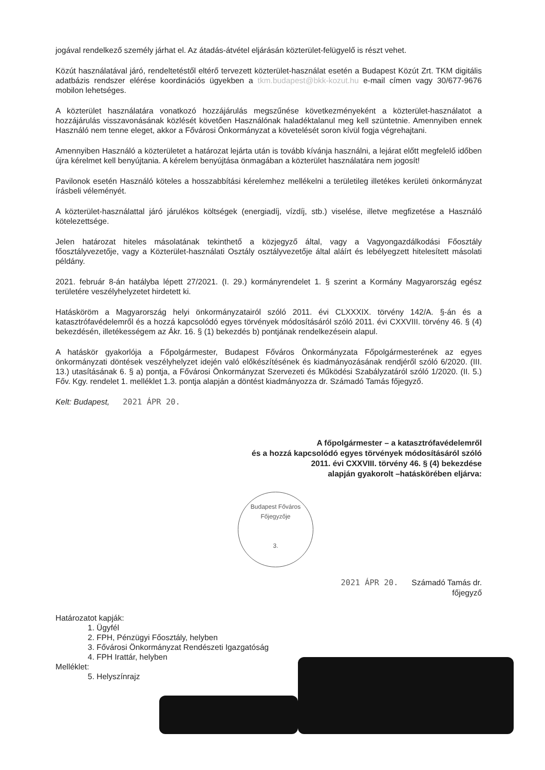jogával rendelkező személy járhat el. Az átadás-átvétel eljárásán közterület-felügyelő is részt vehet.
Közút használatával járó, rendeltetéstől eltérő tervezett közterület-használat esetén a Budapest Közút Zrt. TKM digitális adatbázis rendszer elérése koordinációs ügyekben a tkm.budapest@bkk-kozut.hu e-mail címen vagy 30/677-9676 mobilon lehetséges.
A közterület használatára vonatkozó hozzájárulás megszűnése következményeként a közterület-használatot a hozzájárulás visszavonásának közlését követően Használónak haladéktalanul meg kell szüntetnie. Amennyiben ennek Használó nem tenne eleget, akkor a Fővárosi Önkormányzat a követelését soron kívül fogja végrehajtani.
Amennyiben Használó a közterületet a határozat lejárta után is tovább kívánja használni, a lejárat előtt megfelelő időben újra kérelmet kell benyújtania. A kérelem benyújtása önmagában a közterület használatára nem jogosít!
Pavilonok esetén Használó köteles a hosszabbítási kérelemhez mellékelni a területileg illetékes kerületi önkormányzat írásbeli véleményét.
A közterület-használattal járó járulékos költségek (energiadíj, vízdíj, stb.) viselése, illetve megfizetése a Használó kötelezettsége.
Jelen határozat hiteles másolatának tekinthető a közjegyző által, vagy a Vagyongazdálkodási Főosztály főosztályvezetője, vagy a Közterület-használati Osztály osztályvezetője által aláírt és lebélyegzett hitelesített másolati példány.
2021. február 8-án hatályba lépett 27/2021. (I. 29.) kormányrendelet 1. § szerint a Kormány Magyarország egész területére veszélyhelyzetet hirdetett ki.
Hatásköröm a Magyarország helyi önkormányzatairól szóló 2011. évi CLXXXIX. törvény 142/A. §-án és a katasztrófavédelemről és a hozzá kapcsolódó egyes törvények módosításáról szóló 2011. évi CXXVIII. törvény 46. § (4) bekezdésén, illetékességem az Ákr. 16. § (1) bekezdés b) pontjának rendelkezésein alapul.
A hatáskör gyakorlója a Főpolgármester, Budapest Főváros Önkormányzata Főpolgármesterének az egyes önkormányzati döntések veszélyhelyzet idején való előkészítésének és kiadmányozásának rendjéről szóló 6/2020. (III. 13.) utasításának 6. § a) pontja, a Fővárosi Önkormányzat Szervezeti és Működési Szabályzatáról szóló 1/2020. (II. 5.) Főv. Kgy. rendelet 1. melléklet 1.3. pontja alapján a döntést kiadmányozza dr. Számadó Tamás főjegyző.
Kelt: Budapest, 2021 ÁPR 20.
A főpolgármester – a katasztrófavédelemről
és a hozzá kapcsolódó egyes törvények módosításáról szóló
2011. évi CXXVIII. törvény 46. § (4) bekezdése
alapján gyakorolt –hatáskörében eljárva:
Budapest Főváros Főjegyzője
3.
2021 ÁPR 20. Számadó Tamás dr.
főjegyző
Határozatot kapják:
1. Ügyfél
2. FPH, Pénzügyi Főosztály, helyben
3. Fővárosi Önkormányzat Rendészeti Igazgatóság
4. FPH Irattár, helyben
Melléklet:
5. Helyszínrajz